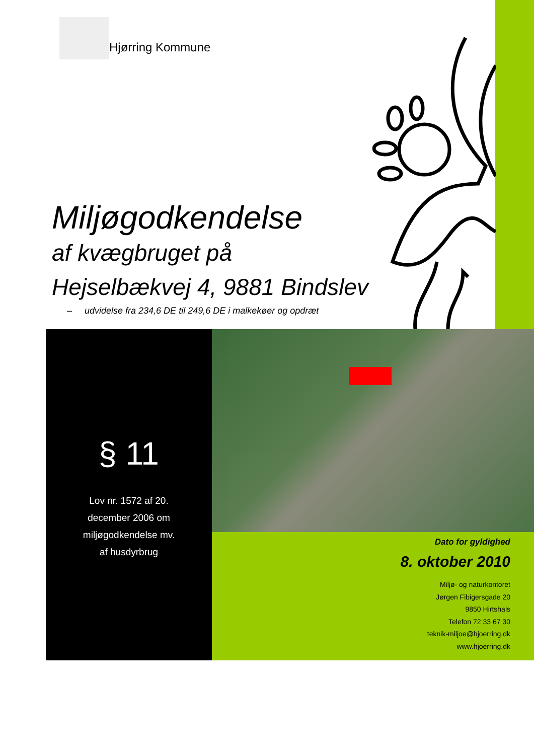Hjørring Kommune
Miljøgodkendelse
af kvægbruget på
Hejselbækvej 4, 9881 Bindslev
– udvidelse fra 234,6 DE til 249,6 DE i malkekøer og opdræt
§ 11
Lov nr. 1572 af 20.
december 2006 om
miljøgodkendelse mv.
af husdyrbrug
Dato for gyldighed
8. oktober 2010
Miljø- og naturkontoret
Jørgen Fibigersgade 20
9850 Hirtshals
Telefon 72 33 67 30
teknik-miljoe@hjoerring.dk
www.hjoerring.dk